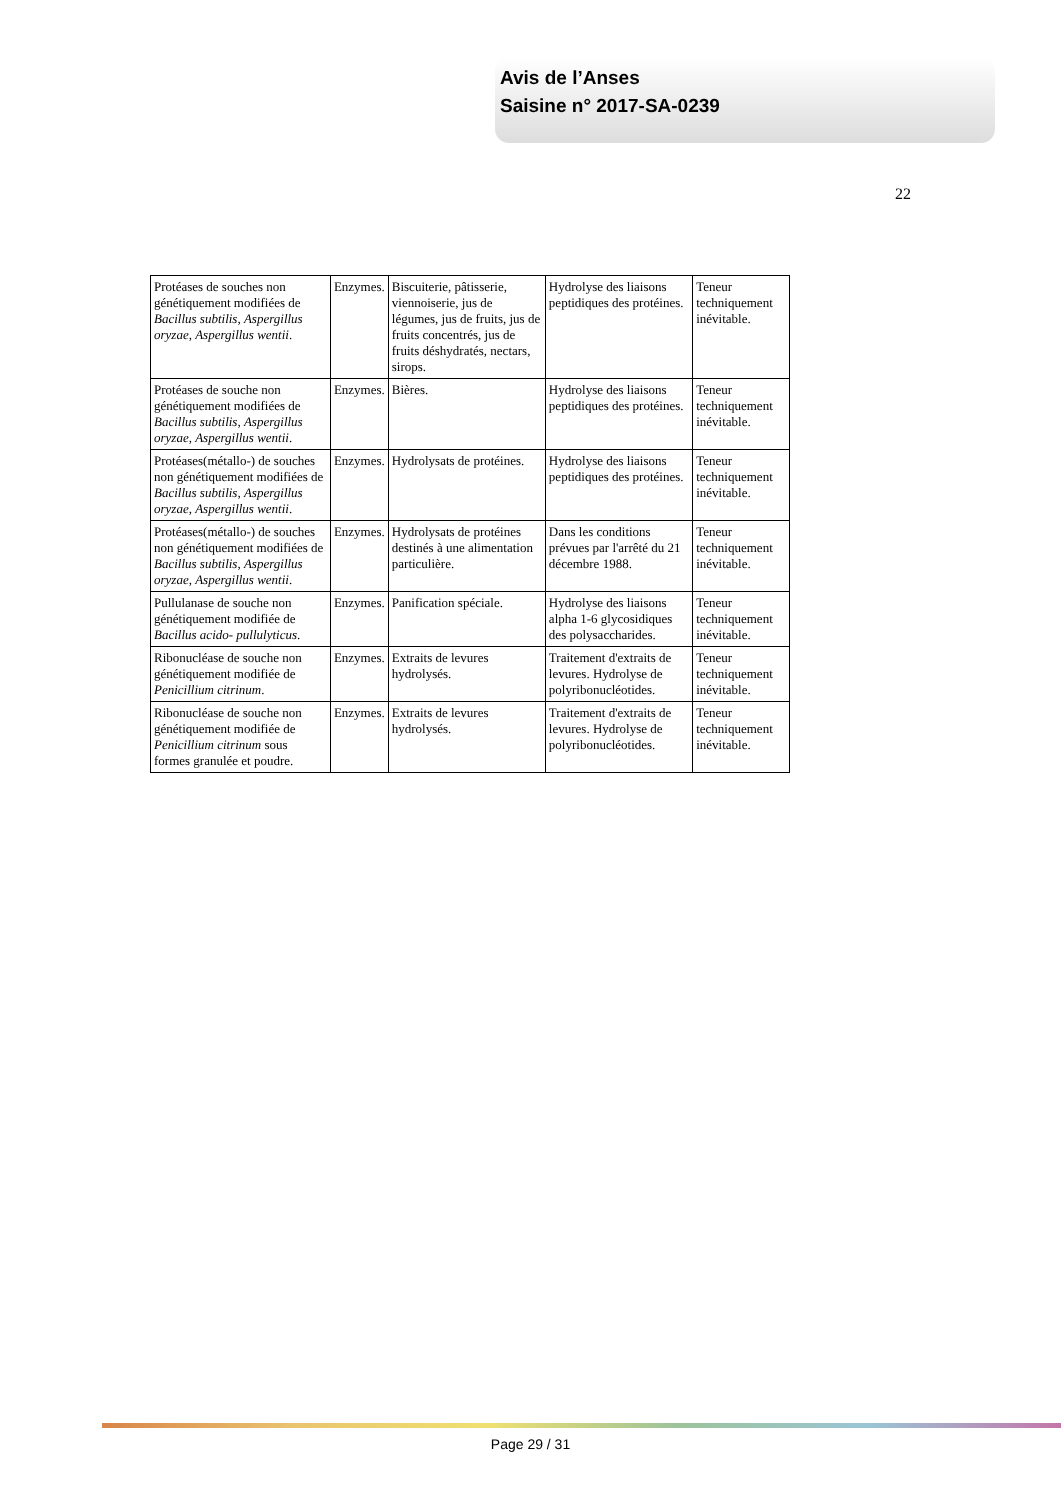Avis de l’Anses
Saisine n° 2017-SA-0239
22
| Protéases de souches non génétiquement modifiées de Bacillus subtilis , Aspergillus oryzae , Aspergillus wentii . | Enzymes. | Biscuiterie, pâtisserie, viennoiserie, jus de légumes, jus de fruits, jus de fruits concentrés, jus de fruits déshydratés, nectars, sirops. | Hydrolyse des liaisons peptidiques des protéines. | Teneur techniquement inévitable. |
| Protéases de souche non génétiquement modifiées de Bacillus subtilis , Aspergillus oryzae , Aspergillus wentii . | Enzymes. | Bières. | Hydrolyse des liaisons peptidiques des protéines. | Teneur techniquement inévitable. |
| Protéases(métallo-) de souches non génétiquement modifiées de Bacillus subtilis , Aspergillus oryzae , Aspergillus wentii . | Enzymes. | Hydrolysats de protéines. | Hydrolyse des liaisons peptidiques des protéines. | Teneur techniquement inévitable. |
| Protéases(métallo-) de souches non génétiquement modifiées de Bacillus subtilis , Aspergillus oryzae , Aspergillus wentii . | Enzymes. | Hydrolysats de protéines destinés à une alimentation particulière. | Dans les conditions prévues par l'arrêté du 21 décembre 1988. | Teneur techniquement inévitable. |
| Pullulanase de souche non génétiquement modifiée de Bacillus acido- pullulyticus . | Enzymes. | Panification spéciale. | Hydrolyse des liaisons alpha 1-6 glycosidiques des polysaccharides. | Teneur techniquement inévitable. |
| Ribonucléase de souche non génétiquement modifiée de Penicillium citrinum . | Enzymes. | Extraits de levures hydrolysés. | Traitement d'extraits de levures. Hydrolyse de polyribonucléotides. | Teneur techniquement inévitable. |
| Ribonucléase de souche non génétiquement modifiée de Penicillium citrinum sous formes granulée et poudre. | Enzymes. | Extraits de levures hydrolysés. | Traitement d'extraits de levures. Hydrolyse de polyribonucléotides. | Teneur techniquement inévitable. |
Page 29 / 31